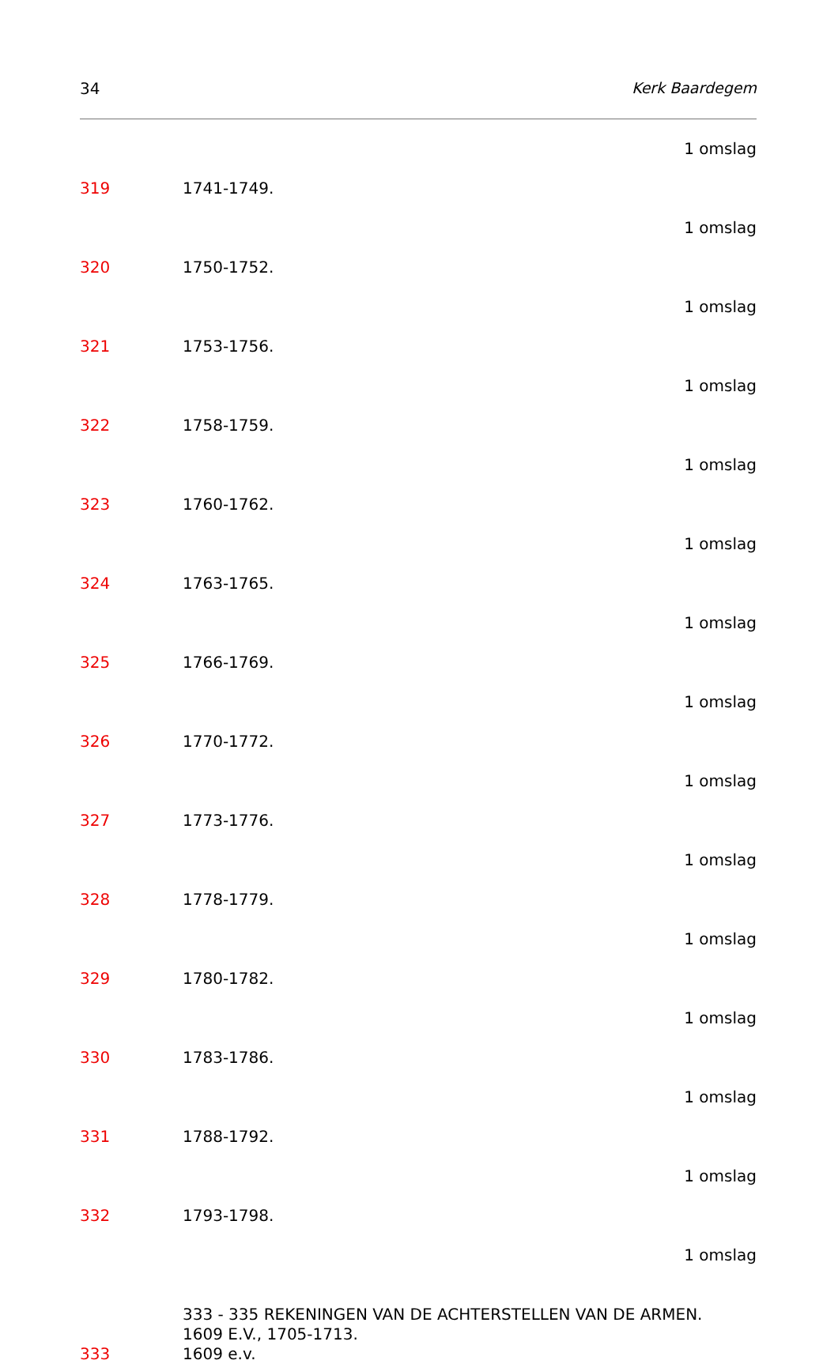34 Kerk Baardegem
1 omslag
319 1741-1749.
1 omslag
320 1750-1752.
1 omslag
321 1753-1756.
1 omslag
322 1758-1759.
1 omslag
323 1760-1762.
1 omslag
324 1763-1765.
1 omslag
325 1766-1769.
1 omslag
326 1770-1772.
1 omslag
327 1773-1776.
1 omslag
328 1778-1779.
1 omslag
329 1780-1782.
1 omslag
330 1783-1786.
1 omslag
331 1788-1792.
1 omslag
332 1793-1798.
1 omslag
333 - 335 REKENINGEN VAN DE ACHTERSTELLEN VAN DE ARMEN.
1609 E.V., 1705-1713.
333 1609 e.v.